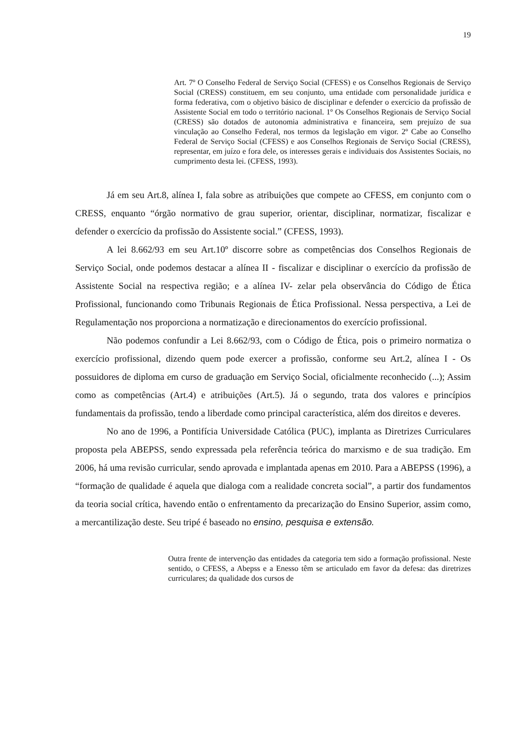19
Art. 7º O Conselho Federal de Serviço Social (CFESS) e os Conselhos Regionais de Serviço Social (CRESS) constituem, em seu conjunto, uma entidade com personalidade jurídica e forma federativa, com o objetivo básico de disciplinar e defender o exercício da profissão de Assistente Social em todo o território nacional. 1º Os Conselhos Regionais de Serviço Social (CRESS) são dotados de autonomia administrativa e financeira, sem prejuízo de sua vinculação ao Conselho Federal, nos termos da legislação em vigor. 2º Cabe ao Conselho Federal de Serviço Social (CFESS) e aos Conselhos Regionais de Serviço Social (CRESS), representar, em juízo e fora dele, os interesses gerais e individuais dos Assistentes Sociais, no cumprimento desta lei. (CFESS, 1993).
Já em seu Art.8, alínea I, fala sobre as atribuições que compete ao CFESS, em conjunto com o CRESS, enquanto “órgão normativo de grau superior, orientar, disciplinar, normatizar, fiscalizar e defender o exercício da profissão do Assistente social.” (CFESS, 1993).
A lei 8.662/93 em seu Art.10º discorre sobre as competências dos Conselhos Regionais de Serviço Social, onde podemos destacar a alínea II - fiscalizar e disciplinar o exercício da profissão de Assistente Social na respectiva região; e a alínea IV- zelar pela observância do Código de Ética Profissional, funcionando como Tribunais Regionais de Ética Profissional. Nessa perspectiva, a Lei de Regulamentação nos proporciona a normatização e direcionamentos do exercício profissional.
Não podemos confundir a Lei 8.662/93, com o Código de Ética, pois o primeiro normatiza o exercício profissional, dizendo quem pode exercer a profissão, conforme seu Art.2, alínea I - Os possuidores de diploma em curso de graduação em Serviço Social, oficialmente reconhecido (...); Assim como as competências (Art.4) e atribuições (Art.5). Já o segundo, trata dos valores e princípios fundamentais da profissão, tendo a liberdade como principal característica, além dos direitos e deveres.
No ano de 1996, a Pontifícia Universidade Católica (PUC), implanta as Diretrizes Curriculares proposta pela ABEPSS, sendo expressada pela referência teórica do marxismo e de sua tradição. Em 2006, há uma revisão curricular, sendo aprovada e implantada apenas em 2010. Para a ABEPSS (1996), a “formação de qualidade é aquela que dialoga com a realidade concreta social”, a partir dos fundamentos da teoria social crítica, havendo então o enfrentamento da precarização do Ensino Superior, assim como, a mercantilização deste. Seu tripé é baseado no ensino, pesquisa e extensão.
Outra frente de intervenção das entidades da categoria tem sido a formação profissional. Neste sentido, o CFESS, a Abepss e a Enesso têm se articulado em favor da defesa: das diretrizes curriculares; da qualidade dos cursos de